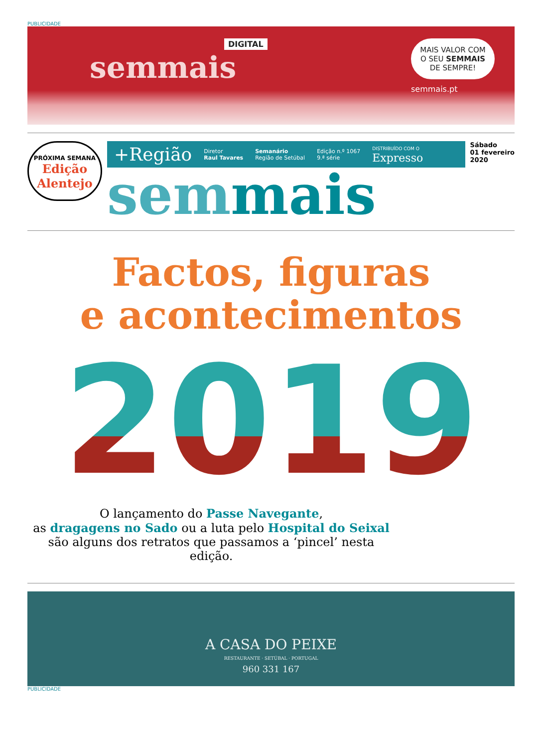PUBLICIDADE
DIGITAL
semmais
MAIS VALOR COM O SEU SEMMAIS DE SEMPRE!
semmais.pt
PRÓXIMA SEMANA
Edição Alentejo
+Região Diretor
Raul Tavares Semanário
Região de Setúbal Edição n.º 1067
9.ª série DISTRIBUÍDO COM O
Expresso
semmais
Sábado
01 fevereiro
2020
Factos, figuras
e acontecimentos
2019
O lançamento do Passe Navegante,
as dragagens no Sado ou a luta pelo Hospital do Seixal
são alguns dos retratos que passamos a ‘pincel’ nesta edição.
A CASA DO PEIXE
RESTAURANTE · SETÚBAL · PORTUGAL
960 331 167
PUBLICIDADE